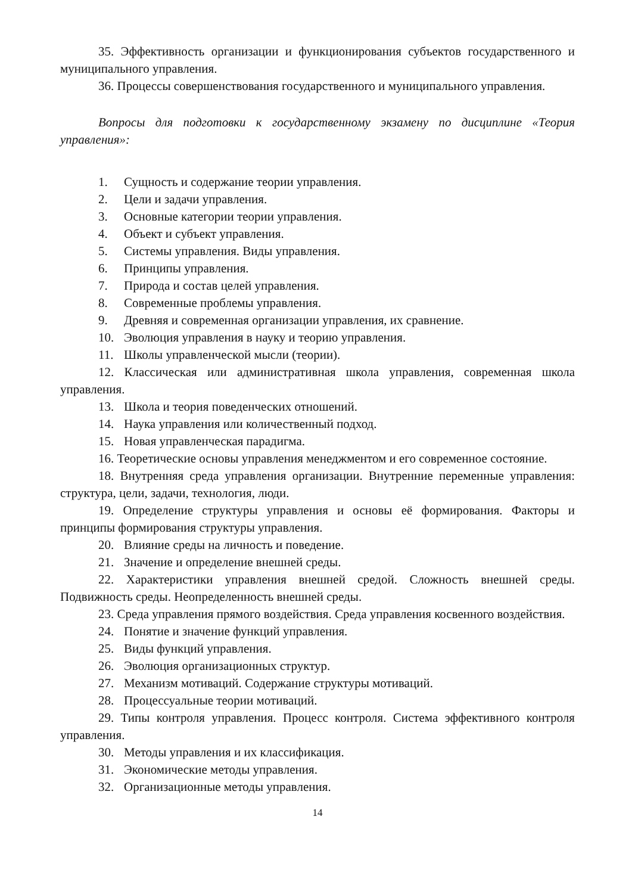35. Эффективность организации и функционирования субъектов государственного и муниципального управления.
36. Процессы совершенствования государственного и муниципального управления.
Вопросы для подготовки к государственному экзамену по дисциплине «Теория управления»:
1. Сущность и содержание теории управления.
2. Цели и задачи управления.
3. Основные категории теории управления.
4. Объект и субъект управления.
5. Системы управления. Виды управления.
6. Принципы управления.
7. Природа и состав целей управления.
8. Современные проблемы управления.
9. Древняя и современная организации управления, их сравнение.
10. Эволюция управления в науку и теорию управления.
11. Школы управленческой мысли (теории).
12. Классическая или административная школа управления, современная школа управления.
13. Школа и теория поведенческих отношений.
14. Наука управления или количественный подход.
15. Новая управленческая парадигма.
16. Теоретические основы управления менеджментом и его современное состояние.
18. Внутренняя среда управления организации. Внутренние переменные управления: структура, цели, задачи, технология, люди.
19. Определение структуры управления и основы её формирования. Факторы и принципы формирования структуры управления.
20. Влияние среды на личность и поведение.
21. Значение и определение внешней среды.
22. Характеристики управления внешней средой. Сложность внешней среды. Подвижность среды. Неопределенность внешней среды.
23. Среда управления прямого воздействия. Среда управления косвенного воздействия.
24. Понятие и значение функций управления.
25. Виды функций управления.
26. Эволюция организационных структур.
27. Механизм мотиваций. Содержание структуры мотиваций.
28. Процессуальные теории мотиваций.
29. Типы контроля управления. Процесс контроля. Система эффективного контроля управления.
30. Методы управления и их классификация.
31. Экономические методы управления.
32. Организационные методы управления.
14